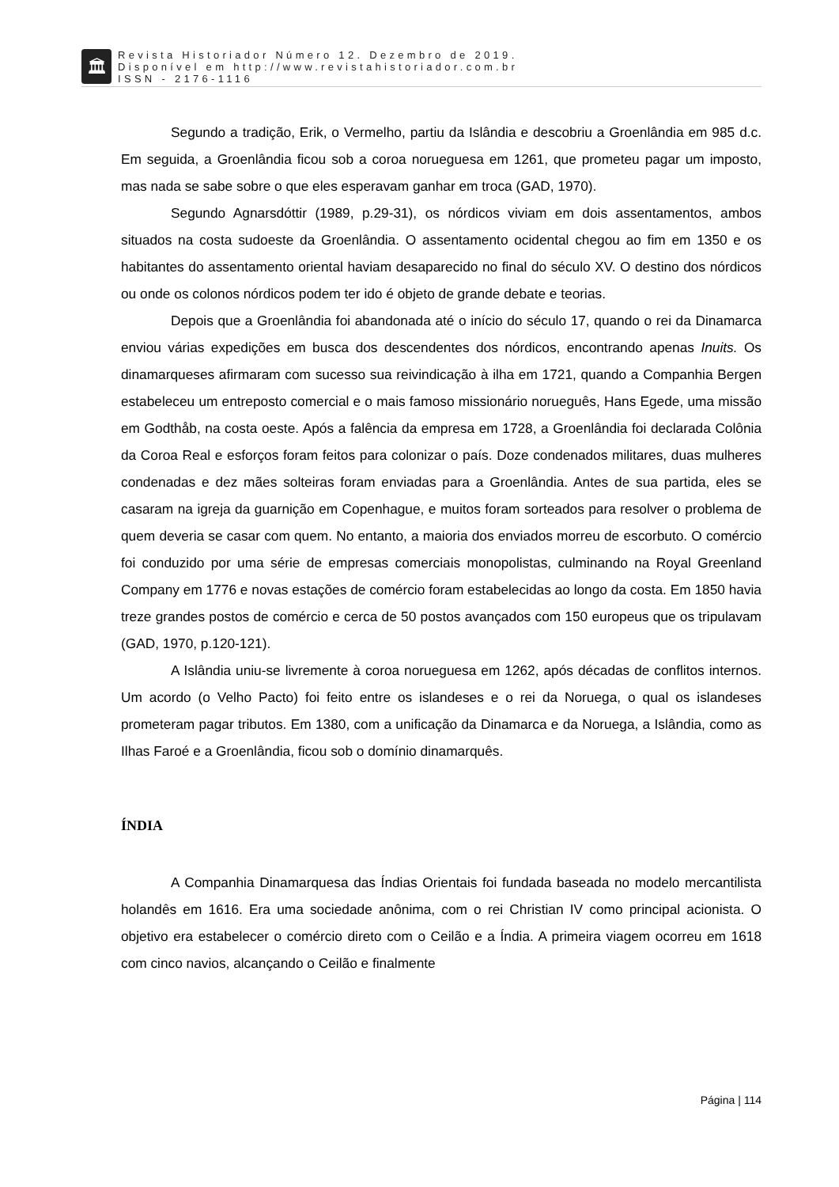🏛
Revista Historiador Número 12. Dezembro de 2019.
Disponível em http://www.revistahistoriador.com.br
ISSN - 2176-1116
Segundo a tradição, Erik, o Vermelho, partiu da Islândia e descobriu a Groenlândia em 985 d.c. Em seguida, a Groenlândia ficou sob a coroa norueguesa em 1261, que prometeu pagar um imposto, mas nada se sabe sobre o que eles esperavam ganhar em troca (GAD, 1970).
Segundo Agnarsdóttir (1989, p.29-31), os nórdicos viviam em dois assentamentos, ambos situados na costa sudoeste da Groenlândia. O assentamento ocidental chegou ao fim em 1350 e os habitantes do assentamento oriental haviam desaparecido no final do século XV. O destino dos nórdicos ou onde os colonos nórdicos podem ter ido é objeto de grande debate e teorias.
Depois que a Groenlândia foi abandonada até o início do século 17, quando o rei da Dinamarca enviou várias expedições em busca dos descendentes dos nórdicos, encontrando apenas Inuits. Os dinamarqueses afirmaram com sucesso sua reivindicação à ilha em 1721, quando a Companhia Bergen estabeleceu um entreposto comercial e o mais famoso missionário norueguês, Hans Egede, uma missão em Godthåb, na costa oeste. Após a falência da empresa em 1728, a Groenlândia foi declarada Colônia da Coroa Real e esforços foram feitos para colonizar o país. Doze condenados militares, duas mulheres condenadas e dez mães solteiras foram enviadas para a Groenlândia. Antes de sua partida, eles se casaram na igreja da guarnição em Copenhague, e muitos foram sorteados para resolver o problema de quem deveria se casar com quem. No entanto, a maioria dos enviados morreu de escorbuto. O comércio foi conduzido por uma série de empresas comerciais monopolistas, culminando na Royal Greenland Company em 1776 e novas estações de comércio foram estabelecidas ao longo da costa. Em 1850 havia treze grandes postos de comércio e cerca de 50 postos avançados com 150 europeus que os tripulavam (GAD, 1970, p.120-121).
A Islândia uniu-se livremente à coroa norueguesa em 1262, após décadas de conflitos internos. Um acordo (o Velho Pacto) foi feito entre os islandeses e o rei da Noruega, o qual os islandeses prometeram pagar tributos. Em 1380, com a unificação da Dinamarca e da Noruega, a Islândia, como as Ilhas Faroé e a Groenlândia, ficou sob o domínio dinamarquês.
ÍNDIA
A Companhia Dinamarquesa das Índias Orientais foi fundada baseada no modelo mercantilista holandês em 1616. Era uma sociedade anônima, com o rei Christian IV como principal acionista. O objetivo era estabelecer o comércio direto com o Ceilão e a Índia. A primeira viagem ocorreu em 1618 com cinco navios, alcançando o Ceilão e finalmente
Página | 114